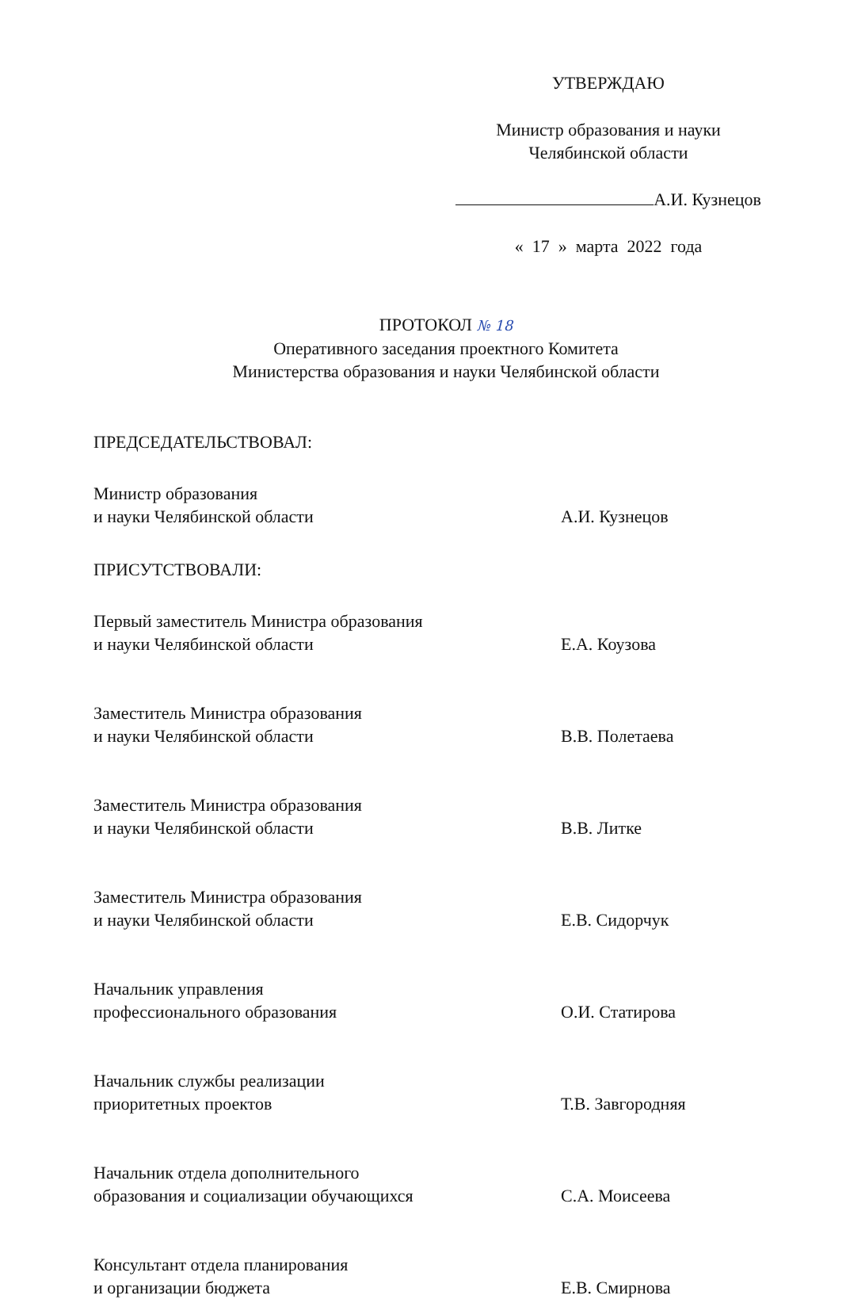УТВЕРЖДАЮ
Министр образования и науки
Челябинской области
А.И. Кузнецов
« 17 » марта 2022 года
ПРОТОКОЛ № 18
Оперативного заседания проектного Комитета
Министерства образования и науки Челябинской области
ПРЕДСЕДАТЕЛЬСТВОВАЛ:
Министр образования
и науки Челябинской области
А.И. Кузнецов
ПРИСУТСТВОВАЛИ:
Первый заместитель Министра образования
и науки Челябинской области
Е.А. Коузова
Заместитель Министра образования
и науки Челябинской области
В.В. Полетаева
Заместитель Министра образования
и науки Челябинской области
В.В. Литке
Заместитель Министра образования
и науки Челябинской области
Е.В. Сидорчук
Начальник управления
профессионального образования
О.И. Статирова
Начальник службы реализации
приоритетных проектов
Т.В. Завгородняя
Начальник отдела дополнительного
образования и социализации обучающихся
С.А. Моисеева
Консультант отдела планирования
и организации бюджета
Е.В. Смирнова